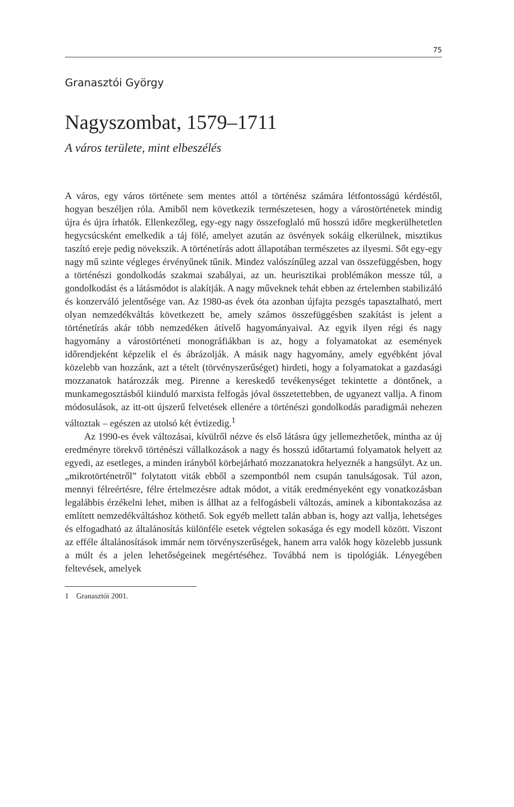75
Granasztói György
Nagyszombat, 1579–1711
A város területe, mint elbeszélés
A város, egy város története sem mentes attól a történész számára létfontosságú kérdéstől, hogyan beszéljen róla. Amiből nem következik természetesen, hogy a várostörténetek mindig újra és újra írhatók. Ellenkezőleg, egy-egy nagy összefoglaló mű hosszú időre megkerülhetetlen hegycsúcsként emelkedik a táj fölé, amelyet azután az ösvények sokáig elkerülnek, misztikus taszító ereje pedig növekszik. A történetírás adott állapotában természetes az ilyesmi. Sőt egy-egy nagy mű szinte végleges érvényűnek tűnik. Mindez valószínűleg azzal van összefüggésben, hogy a történészi gondolkodás szakmai szabályai, az un. heurisztikai problémákon messze túl, a gondolkodást és a látásmódot is alakítják. A nagy műveknek tehát ebben az értelemben stabilizáló és konzerváló jelentősége van. Az 1980-as évek óta azonban újfajta pezsgés tapasztalható, mert olyan nemzedékváltás következett be, amely számos összefüggésben szakítást is jelent a történetírás akár több nemzedéken átívelő hagyományaival. Az egyik ilyen régi és nagy hagyomány a várostörténeti monográfiákban is az, hogy a folyamatokat az események időrendjeként képzelik el és ábrázolják. A másik nagy hagyomány, amely egyébként jóval közelebb van hozzánk, azt a tételt (törvényszerűséget) hirdeti, hogy a folyamatokat a gazdasági mozzanatok határozzák meg. Pirenne a kereskedő tevékenységet tekintette a döntőnek, a munkamegosztásból kiinduló marxista felfogás jóval összetettebben, de ugyanezt vallja. A finom módosulások, az itt-ott újszerű felvetések ellenére a történészi gondolkodás paradigmái nehezen változtak – egészen az utolsó két évtizedig.<sup>1</sup>
Az 1990-es évek változásai, kívülről nézve és első látásra úgy jellemezhetőek, mintha az új eredményre törekvő történészi vállalkozások a nagy és hosszú időtartamú folyamatok helyett az egyedi, az esetleges, a minden irányból körbejárható mozzanatokra helyeznék a hangsúlyt. Az un. „mikrotörténetről” folytatott viták ebből a szempontból nem csupán tanulságosak. Túl azon, mennyi félreértésre, félre értelmezésre adtak módot, a viták eredményeként egy vonatkozásban legalábbis érzékelni lehet, miben is állhat az a felfogásbeli változás, aminek a kibontakozása az említett nemzedékváltáshoz köthető. Sok egyéb mellett talán abban is, hogy azt vallja, lehetséges és elfogadható az általánosítás különféle esetek végtelen sokasága és egy modell között. Viszont az efféle általánosítások immár nem törvényszerűségek, hanem arra valók hogy közelebb jussunk a múlt és a jelen lehetőségeinek megértéséhez. Továbbá nem is tipológiák. Lényegében feltevések, amelyek
1 Granasztói 2001.